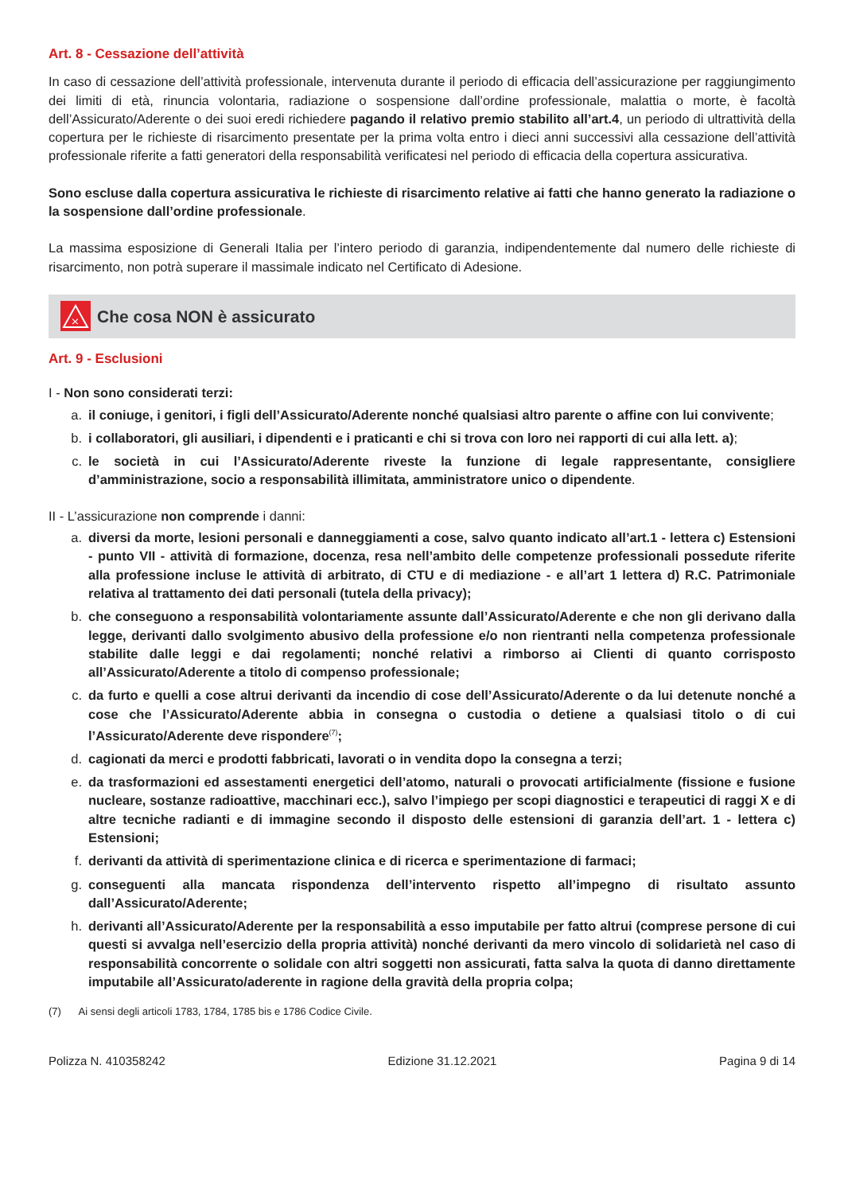Art. 8 - Cessazione dell’attività
In caso di cessazione dell’attività professionale, intervenuta durante il periodo di efficacia dell’assicurazione per raggiungimento dei limiti di età, rinuncia volontaria, radiazione o sospensione dall’ordine professionale, malattia o morte, è facoltà dell’Assicurato/Aderente o dei suoi eredi richiedere pagando il relativo premio stabilito all’art.4, un periodo di ultrattività della copertura per le richieste di risarcimento presentate per la prima volta entro i dieci anni successivi alla cessazione dell’attività professionale riferite a fatti generatori della responsabilità verificatesi nel periodo di efficacia della copertura assicurativa.
Sono escluse dalla copertura assicurativa le richieste di risarcimento relative ai fatti che hanno generato la radiazione o la sospensione dall’ordine professionale.
La massima esposizione di Generali Italia per l’intero periodo di garanzia, indipendentemente dal numero delle richieste di risarcimento, non potrà superare il massimale indicato nel Certificato di Adesione.
×
Che cosa NON è assicurato
Art. 9 - Esclusioni
I - Non sono considerati terzi:
a. il coniuge, i genitori, i figli dell’Assicurato/Aderente nonché qualsiasi altro parente o affine con lui convivente;
b. i collaboratori, gli ausiliari, i dipendenti e i praticanti e chi si trova con loro nei rapporti di cui alla lett. a);
c. le società in cui l’Assicurato/Aderente riveste la funzione di legale rappresentante, consigliere d’amministrazione, socio a responsabilità illimitata, amministratore unico o dipendente.
II - L’assicurazione non comprende i danni:
a. diversi da morte, lesioni personali e danneggiamenti a cose, salvo quanto indicato all’art.1 - lettera c) Estensioni - punto VII - attività di formazione, docenza, resa nell’ambito delle competenze professionali possedute riferite alla professione incluse le attività di arbitrato, di CTU e di mediazione - e all’art 1 lettera d) R.C. Patrimoniale relativa al trattamento dei dati personali (tutela della privacy);
b. che conseguono a responsabilità volontariamente assunte dall’Assicurato/Aderente e che non gli derivano dalla legge, derivanti dallo svolgimento abusivo della professione e/o non rientranti nella competenza professionale stabilite dalle leggi e dai regolamenti; nonché relativi a rimborso ai Clienti di quanto corrisposto all’Assicurato/Aderente a titolo di compenso professionale;
c. da furto e quelli a cose altrui derivanti da incendio di cose dell’Assicurato/Aderente o da lui detenute nonché a cose che l’Assicurato/Aderente abbia in consegna o custodia o detiene a qualsiasi titolo o di cui l’Assicurato/Aderente deve rispondere<sup>(7)</sup>;
d. cagionati da merci e prodotti fabbricati, lavorati o in vendita dopo la consegna a terzi;
e. da trasformazioni ed assestamenti energetici dell’atomo, naturali o provocati artificialmente (fissione e fusione nucleare, sostanze radioattive, macchinari ecc.), salvo l’impiego per scopi diagnostici e terapeutici di raggi X e di altre tecniche radianti e di immagine secondo il disposto delle estensioni di garanzia dell’art. 1 - lettera c) Estensioni;
f. derivanti da attività di sperimentazione clinica e di ricerca e sperimentazione di farmaci;
g. conseguenti alla mancata rispondenza dell’intervento rispetto all’impegno di risultato assunto dall’Assicurato/Aderente;
h. derivanti all’Assicurato/Aderente per la responsabilità a esso imputabile per fatto altrui (comprese persone di cui questi si avvalga nell’esercizio della propria attività) nonché derivanti da mero vincolo di solidarietà nel caso di responsabilità concorrente o solidale con altri soggetti non assicurati, fatta salva la quota di danno direttamente imputabile all’Assicurato/aderente in ragione della gravità della propria colpa;
(7) Ai sensi degli articoli 1783, 1784, 1785 bis e 1786 Codice Civile.
Polizza N. 410358242 Edizione 31.12.2021 Pagina 9 di 14